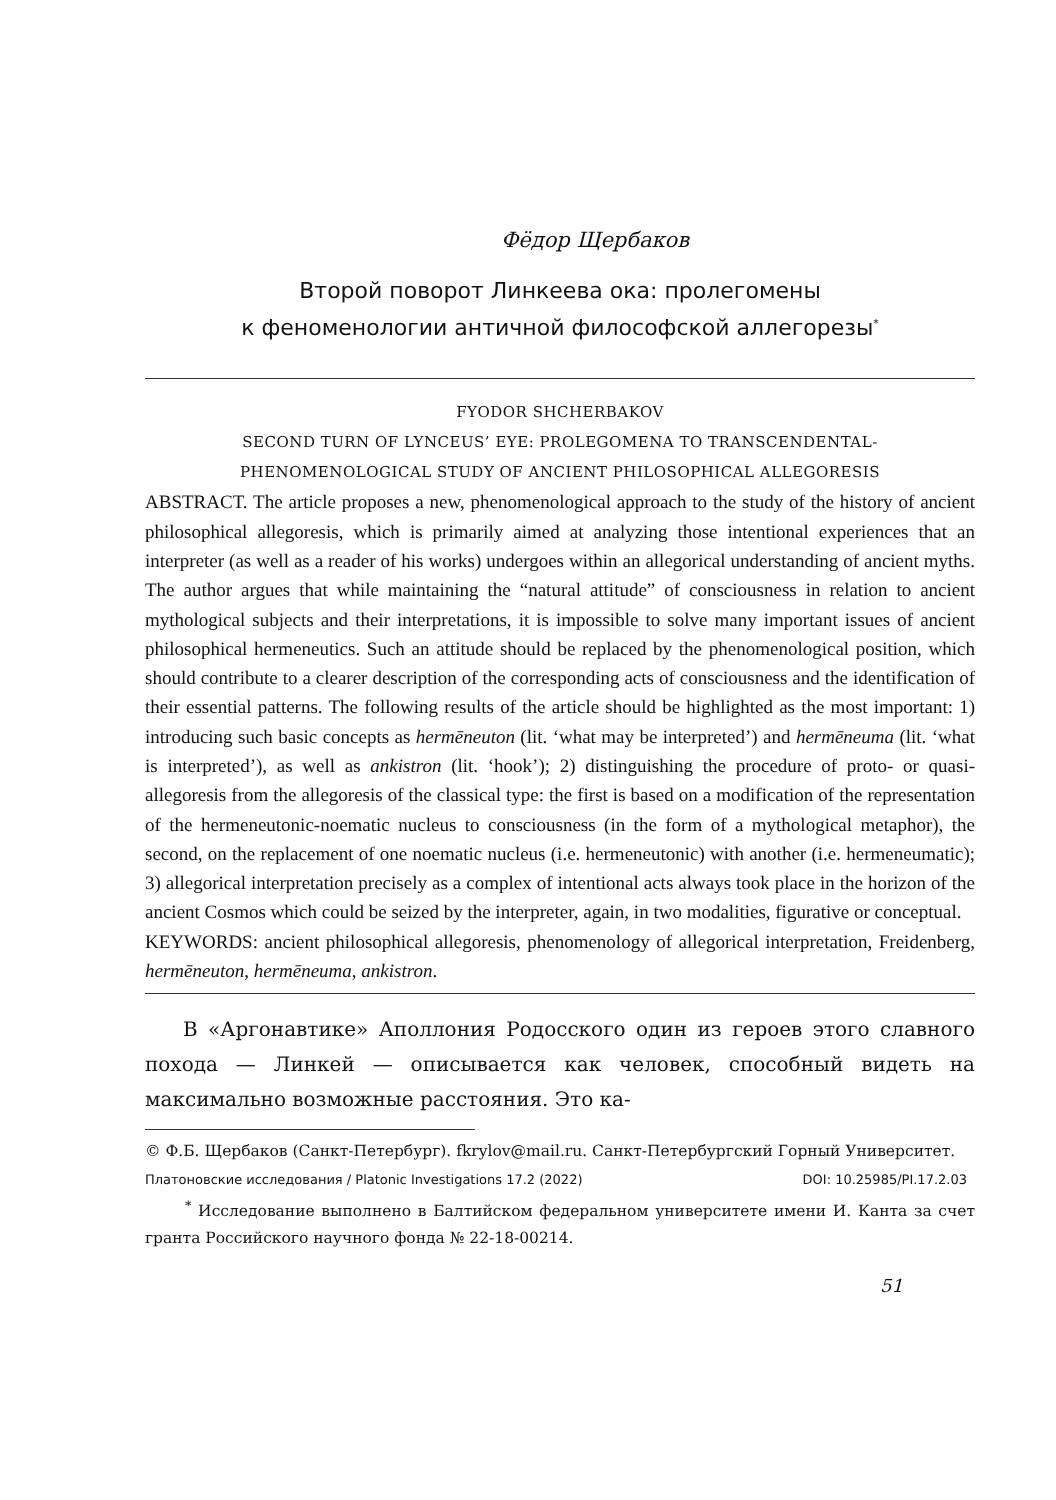Фёдор Щербаков
Второй поворот Линкеева ока: пролегомены
к феноменологии античной философской аллегорезы<sup>*</sup>
FYODOR SHCHERBAKOV
SECOND TURN OF LYNCEUS’ EYE: PROLEGOMENA TO TRANSCENDENTAL-
PHENOMENOLOGICAL STUDY OF ANCIENT PHILOSOPHICAL ALLEGORESIS
ABSTRACT. The article proposes a new, phenomenological approach to the study of the history of ancient philosophical allegoresis, which is primarily aimed at analyzing those intentional experiences that an interpreter (as well as a reader of his works) undergoes within an allegorical understanding of ancient myths. The author argues that while maintaining the “natural attitude” of consciousness in relation to ancient mythological subjects and their interpretations, it is impossible to solve many important issues of ancient philosophical hermeneutics. Such an attitude should be replaced by the phenomenological position, which should contribute to a clearer description of the corresponding acts of consciousness and the identification of their essential patterns. The following results of the article should be highlighted as the most important: 1) introducing such basic concepts as hermēneuton (lit. ‘what may be interpreted’) and hermēneuma (lit. ‘what is interpreted’), as well as ankistron (lit. ‘hook’); 2) distinguishing the procedure of proto- or quasi-allegoresis from the allegoresis of the classical type: the first is based on a modification of the representation of the hermeneutonic-noematic nucleus to consciousness (in the form of a mythological metaphor), the second, on the replacement of one noematic nucleus (i.e. hermeneutonic) with another (i.e. hermeneumatic); 3) allegorical interpretation precisely as a complex of intentional acts always took place in the horizon of the ancient Cosmos which could be seized by the interpreter, again, in two modalities, figurative or conceptual.
KEYWORDS: ancient philosophical allegoresis, phenomenology of allegorical interpretation, Freidenberg, hermēneuton, hermēneuma, ankistron.
В «Аргонавтике» Аполлония Родосского один из героев этого славного похода — Линкей — описывается как человек, способный видеть на максимально возможные расстояния. Это ка-
© Ф.Б. Щербаков (Санкт-Петербург). fkrylov@mail.ru. Санкт-Петербургский Горный Университет.
Платоновские исследования / Platonic Investigations 17.2 (2022) DOI: 10.25985/PI.17.2.03
<sup>*</sup> Исследование выполнено в Балтийском федеральном университете имени И. Канта за счет гранта Российского научного фонда № 22-18-00214.
51